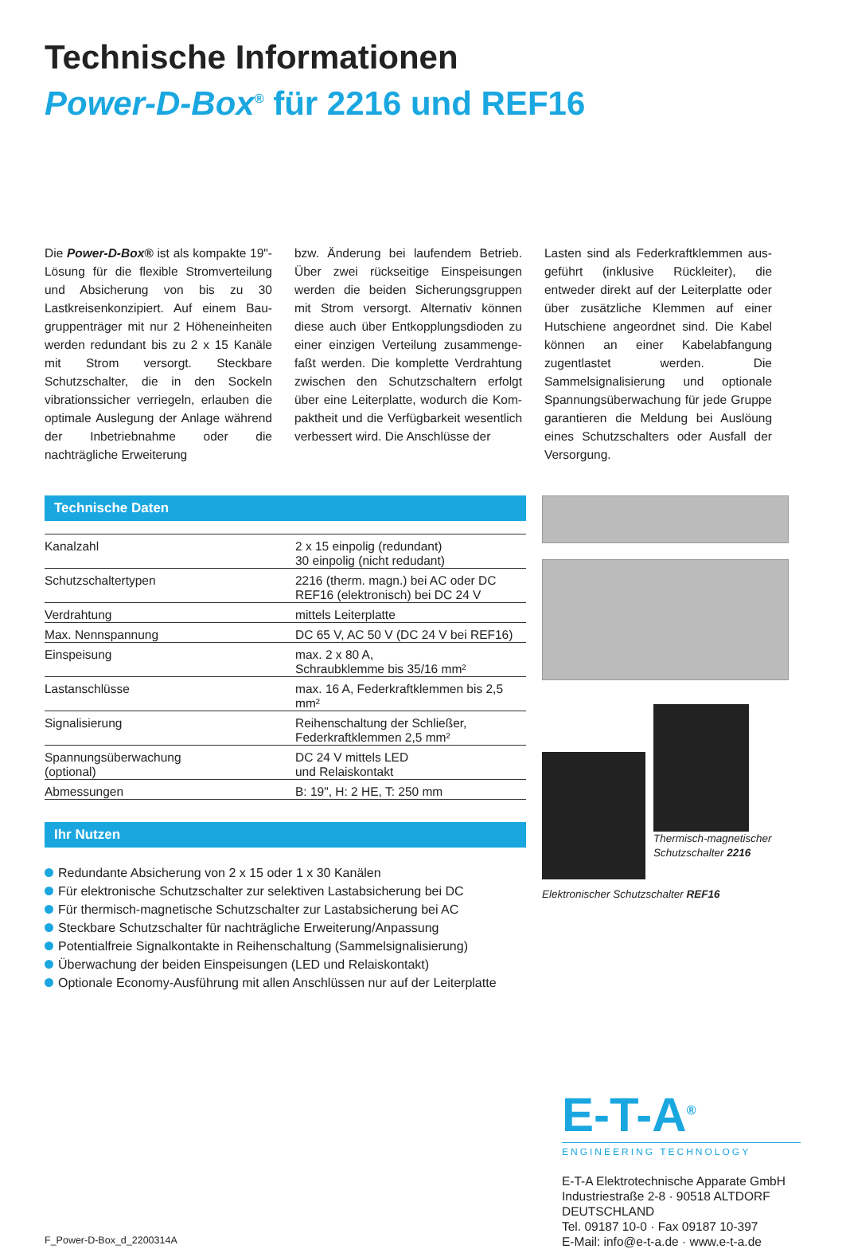Technische Informationen
Power-D-Box<sup>®</sup> für 2216 und REF16
Die Power-D-Box® ist als kompakte 19"-Lösung für die flexible Stromver­teilung und Absicherung von bis zu 30 Lastkreisenkonzipiert. Auf einem Bau­gruppenträger mit nur 2 Höheneinheiten werden redundant bis zu 2 x 15 Kanäle mit Strom versorgt. Steckbare Schutzschalter, die in den Sockeln vibrationssicher verrie­geln, erlauben die optimale Auslegung der Anlage während der Inbetriebnah­me oder die nachträgliche Erweiterung
bzw. Änderung bei laufendem Betrieb. Über zwei rückseitige Einspeisungen werden die beiden Sicherungsgruppen mit Strom versorgt. Alternativ können diese auch über Entkopplungsdioden zu einer einzigen Verteilung zusammenge­faßt werden. Die komplette Verdrahtung zwischen den Schutzschaltern erfolgt über eine Leiterplatte, wodurch die Kom­paktheit und die Verfügbarkeit wesentlich verbessert wird. Die Anschlüsse der
Lasten sind als Federkraftklemmen aus­geführt (inklusive Rückleiter), die entweder direkt auf der Leiterplatte oder über zu­sätzliche Klemmen auf einer Hutschiene angeordnet sind. Die Kabel können an einer Kabelabfangung zugentlastet werden. Die Sammelsignalisierung und optionale Spannungsüberwachung für jede Gruppe garantieren die Meldung bei Auslöung eines Schutzschalters oder Ausfall der Versorgung.
Technische Daten
| Kanalzahl | 2 x 15 einpolig (redundant) 30 einpolig (nicht redudant) |
| Schutzschaltertypen | 2216 (therm. magn.) bei AC oder DC REF16 (elektronisch) bei DC 24 V |
| Verdrahtung | mittels Leiterplatte |
| Max. Nennspannung | DC 65 V, AC 50 V (DC 24 V bei REF16) |
| Einspeisung | max. 2 x 80 A, Schraubklemme bis 35/16 mm² |
| Lastanschlüsse | max. 16 A, Federkraftklemmen bis 2,5 mm² |
| Signalisierung | Reihenschaltung der Schließer, Federkraftklemmen 2,5 mm² |
| Spannungsüberwachung (optional) | DC 24 V mittels LED und Relaiskontakt |
| Abmessungen | B: 19", H: 2 HE, T: 250 mm |
Ihr Nutzen
Redundante Absicherung von 2 x 15 oder 1 x 30 Kanälen
Für elektronische Schutzschalter zur selektiven Lastabsicherung bei DC
Für thermisch-magnetische Schutzschalter zur Lastabsicherung bei AC
Steckbare Schutzschalter für nachträgliche Erweiterung/Anpassung
Potentialfreie Signalkontakte in Reihenschaltung (Sammelsignalisierung)
Überwachung der beiden Einspeisungen (LED und Relaiskontakt)
Optionale Economy-Ausführung mit allen Anschlüssen nur auf der Leiterplatte
Thermisch-magnetischer Schutzschalter 2216
Elektronischer Schutzschalter REF16
F_Power-D-Box_d_2200314A
E-T-A<sup>®</sup>
ENGINEERING TECHNOLOGY
E-T-A Elektrotechnische Apparate GmbH
Industriestraße 2-8 · 90518 ALTDORF
DEUTSCHLAND
Tel. 09187 10-0 · Fax 09187 10-397
E-Mail: info@e-t-a.de · www.e-t-a.de